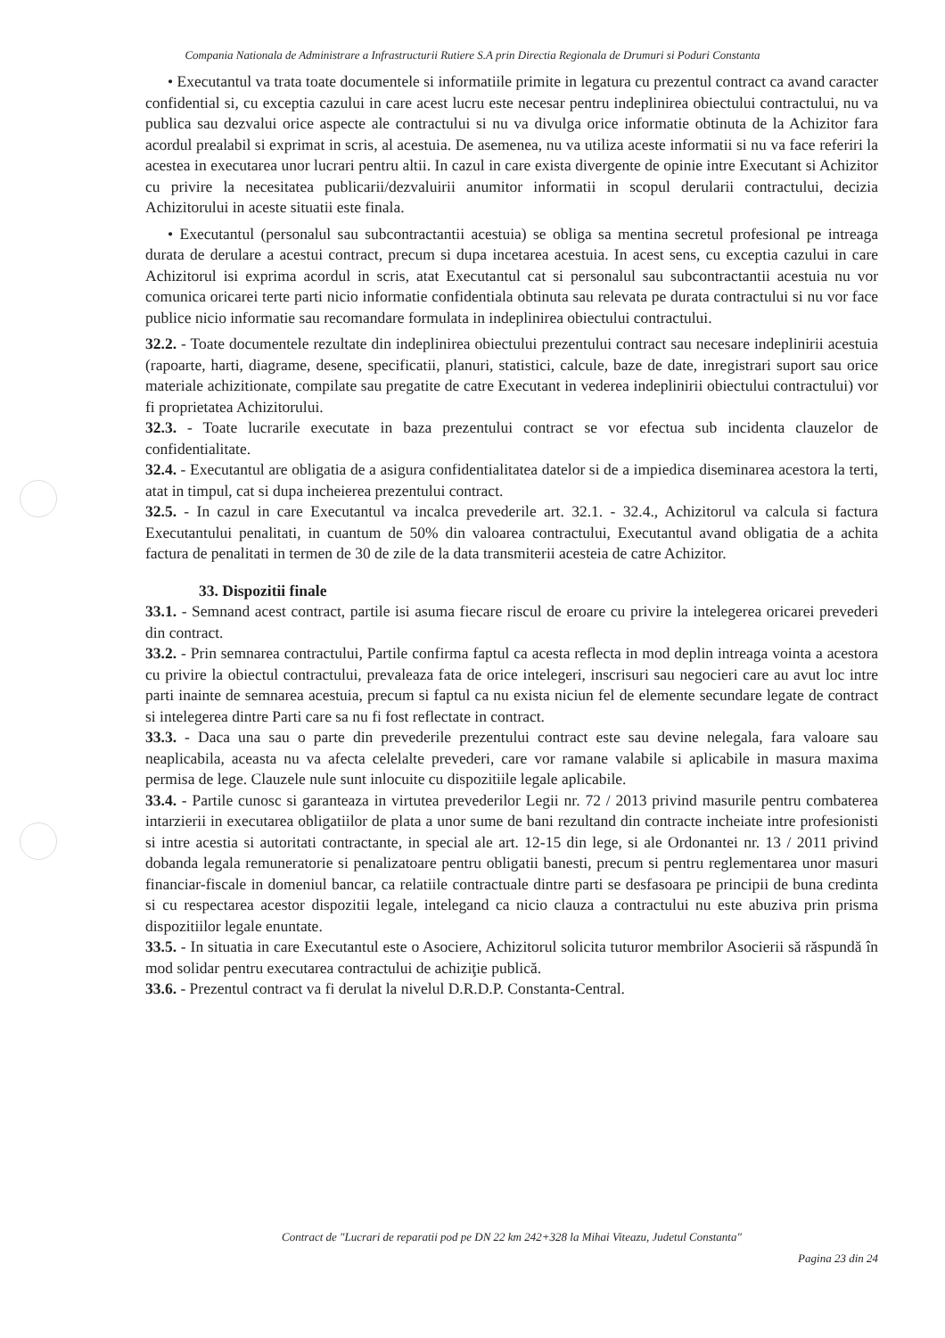Compania Nationala de Administrare a Infrastructurii Rutiere S.A prin Directia Regionala de Drumuri si Poduri Constanta
• Executantul va trata toate documentele si informatiile primite in legatura cu prezentul contract ca avand caracter confidential si, cu exceptia cazului in care acest lucru este necesar pentru indeplinirea obiectului contractului, nu va publica sau dezvalui orice aspecte ale contractului si nu va divulga orice informatie obtinuta de la Achizitor fara acordul prealabil si exprimat in scris, al acestuia. De asemenea, nu va utiliza aceste informatii si nu va face referiri la acestea in executarea unor lucrari pentru altii. In cazul in care exista divergente de opinie intre Executant si Achizitor cu privire la necesitatea publicarii/dezvaluirii anumitor informatii in scopul derularii contractului, decizia Achizitorului in aceste situatii este finala.
• Executantul (personalul sau subcontractantii acestuia) se obliga sa mentina secretul profesional pe intreaga durata de derulare a acestui contract, precum si dupa incetarea acestuia. In acest sens, cu exceptia cazului in care Achizitorul isi exprima acordul in scris, atat Executantul cat si personalul sau subcontractantii acestuia nu vor comunica oricarei terte parti nicio informatie confidentiala obtinuta sau relevata pe durata contractului si nu vor face publice nicio informatie sau recomandare formulata in indeplinirea obiectului contractului.
32.2. - Toate documentele rezultate din indeplinirea obiectului prezentului contract sau necesare indeplinirii acestuia (rapoarte, harti, diagrame, desene, specificatii, planuri, statistici, calcule, baze de date, inregistrari suport sau orice materiale achizitionate, compilate sau pregatite de catre Executant in vederea indeplinirii obiectului contractului) vor fi proprietatea Achizitorului.
32.3. - Toate lucrarile executate in baza prezentului contract se vor efectua sub incidenta clauzelor de confidentialitate.
32.4. - Executantul are obligatia de a asigura confidentialitatea datelor si de a impiedica diseminarea acestora la terti, atat in timpul, cat si dupa incheierea prezentului contract.
32.5. - In cazul in care Executantul va incalca prevederile art. 32.1. - 32.4., Achizitorul va calcula si factura Executantului penalitati, in cuantum de 50% din valoarea contractului, Executantul avand obligatia de a achita factura de penalitati in termen de 30 de zile de la data transmiterii acesteia de catre Achizitor.
33. Dispozitii finale
33.1. - Semnand acest contract, partile isi asuma fiecare riscul de eroare cu privire la intelegerea oricarei prevederi din contract.
33.2. - Prin semnarea contractului, Partile confirma faptul ca acesta reflecta in mod deplin intreaga vointa a acestora cu privire la obiectul contractului, prevaleaza fata de orice intelegeri, inscrisuri sau negocieri care au avut loc intre parti inainte de semnarea acestuia, precum si faptul ca nu exista niciun fel de elemente secundare legate de contract si intelegerea dintre Parti care sa nu fi fost reflectate in contract.
33.3. - Daca una sau o parte din prevederile prezentului contract este sau devine nelegala, fara valoare sau neaplicabila, aceasta nu va afecta celelalte prevederi, care vor ramane valabile si aplicabile in masura maxima permisa de lege. Clauzele nule sunt inlocuite cu dispozitiile legale aplicabile.
33.4. - Partile cunosc si garanteaza in virtutea prevederilor Legii nr. 72 / 2013 privind masurile pentru combaterea intarzierii in executarea obligatiilor de plata a unor sume de bani rezultand din contracte incheiate intre profesionisti si intre acestia si autoritati contractante, in special ale art. 12-15 din lege, si ale Ordonantei nr. 13 / 2011 privind dobanda legala remuneratorie si penalizatoare pentru obligatii banesti, precum si pentru reglementarea unor masuri financiar-fiscale in domeniul bancar, ca relatiile contractuale dintre parti se desfasoara pe principii de buna credinta si cu respectarea acestor dispozitii legale, intelegand ca nicio clauza a contractului nu este abuziva prin prisma dispozitiilor legale enuntate.
33.5. - In situatia in care Executantul este o Asociere, Achizitorul solicita tuturor membrilor Asocierii să răspundă în mod solidar pentru executarea contractului de achiziţie publică.
33.6. - Prezentul contract va fi derulat la nivelul D.R.D.P. Constanta-Central.
Contract de "Lucrari de reparatii pod pe DN 22 km 242+328 la Mihai Viteazu, Judetul Constanta"
Pagina 23 din 24